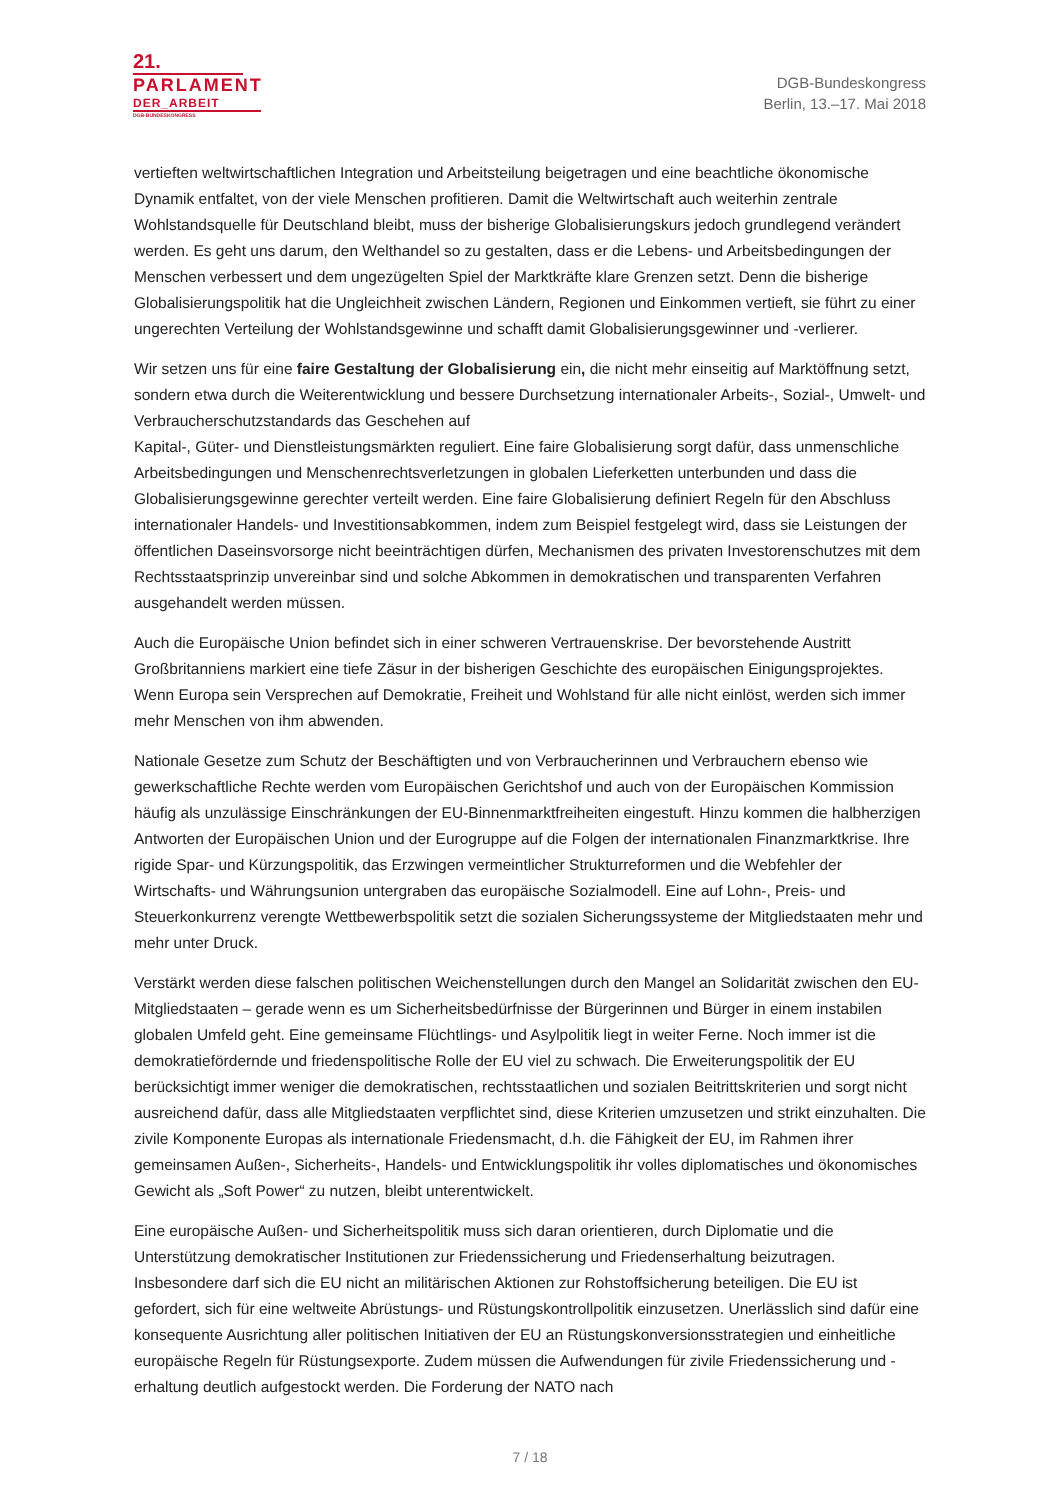21.
PARLAMENT
DER_ARBEIT
DGB-BUNDESKONGRESS
DGB-Bundeskongress
Berlin, 13.–17. Mai 2018
vertieften weltwirtschaftlichen Integration und Arbeitsteilung beigetragen und eine beachtliche ökonomische Dynamik entfaltet, von der viele Menschen profitieren. Damit die Weltwirtschaft auch weiterhin zentrale Wohlstandsquelle für Deutschland bleibt, muss der bisherige Globalisierungskurs jedoch grundlegend verändert werden. Es geht uns darum, den Welthandel so zu gestalten, dass er die Lebens- und Arbeitsbedingungen der Menschen verbessert und dem ungezügelten Spiel der Marktkräfte klare Grenzen setzt. Denn die bisherige Globalisierungspolitik hat die Ungleichheit zwischen Ländern, Regionen und Einkommen vertieft, sie führt zu einer ungerechten Verteilung der Wohlstandsgewinne und schafft damit Globalisierungsgewinner und -verlierer.
Wir setzen uns für eine faire Gestaltung der Globalisierung ein, die nicht mehr einseitig auf Marktöffnung setzt, sondern etwa durch die Weiterentwicklung und bessere Durchsetzung internationaler Arbeits-, Sozial-, Umwelt- und Verbraucherschutzstandards das Geschehen auf
Kapital-, Güter- und Dienstleistungsmärkten reguliert. Eine faire Globalisierung sorgt dafür, dass unmenschliche Arbeitsbedingungen und Menschenrechtsverletzungen in globalen Lieferketten unterbunden und dass die Globalisierungsgewinne gerechter verteilt werden. Eine faire Globalisierung definiert Regeln für den Abschluss internationaler Handels- und Investitionsabkommen, indem zum Beispiel festgelegt wird, dass sie Leistungen der öffentlichen Daseinsvorsorge nicht beeinträchtigen dürfen, Mechanismen des privaten Investorenschutzes mit dem Rechtsstaatsprinzip unvereinbar sind und solche Abkommen in demokratischen und transparenten Verfahren ausgehandelt werden müssen.
Auch die Europäische Union befindet sich in einer schweren Vertrauenskrise. Der bevorstehende Austritt Großbritanniens markiert eine tiefe Zäsur in der bisherigen Geschichte des europäischen Einigungsprojektes. Wenn Europa sein Versprechen auf Demokratie, Freiheit und Wohlstand für alle nicht einlöst, werden sich immer mehr Menschen von ihm abwenden.
Nationale Gesetze zum Schutz der Beschäftigten und von Verbraucherinnen und Verbrauchern ebenso wie gewerkschaftliche Rechte werden vom Europäischen Gerichtshof und auch von der Europäischen Kommission häufig als unzulässige Einschränkungen der EU-Binnenmarktfreiheiten eingestuft. Hinzu kommen die halbherzigen Antworten der Europäischen Union und der Eurogruppe auf die Folgen der internationalen Finanzmarktkrise. Ihre rigide Spar- und Kürzungspolitik, das Erzwingen vermeintlicher Strukturreformen und die Webfehler der Wirtschafts- und Währungsunion untergraben das europäische Sozialmodell. Eine auf Lohn-, Preis- und Steuerkonkurrenz verengte Wettbewerbspolitik setzt die sozialen Sicherungssysteme der Mitgliedstaaten mehr und mehr unter Druck.
Verstärkt werden diese falschen politischen Weichenstellungen durch den Mangel an Solidarität zwischen den EU-Mitgliedstaaten – gerade wenn es um Sicherheitsbedürfnisse der Bürgerinnen und Bürger in einem instabilen globalen Umfeld geht. Eine gemeinsame Flüchtlings- und Asylpolitik liegt in weiter Ferne. Noch immer ist die demokratiefördernde und friedenspolitische Rolle der EU viel zu schwach. Die Erweiterungspolitik der EU berücksichtigt immer weniger die demokratischen, rechtsstaatlichen und sozialen Beitrittskriterien und sorgt nicht ausreichend dafür, dass alle Mitgliedstaaten verpflichtet sind, diese Kriterien umzusetzen und strikt einzuhalten. Die zivile Komponente Europas als internationale Friedensmacht, d.h. die Fähigkeit der EU, im Rahmen ihrer gemeinsamen Außen-, Sicherheits-, Handels- und Entwicklungspolitik ihr volles diplomatisches und ökonomisches Gewicht als „Soft Power“ zu nutzen, bleibt unterentwickelt.
Eine europäische Außen- und Sicherheitspolitik muss sich daran orientieren, durch Diplomatie und die Unterstützung demokratischer Institutionen zur Friedenssicherung und Friedenserhaltung beizutragen. Insbesondere darf sich die EU nicht an militärischen Aktionen zur Rohstoffsicherung beteiligen. Die EU ist gefordert, sich für eine weltweite Abrüstungs- und Rüstungskontrollpolitik einzusetzen. Unerlässlich sind dafür eine konsequente Ausrichtung aller politischen Initiativen der EU an Rüstungskonversionsstrategien und einheitliche europäische Regeln für Rüstungsexporte. Zudem müssen die Aufwendungen für zivile Friedenssicherung und -erhaltung deutlich aufgestockt werden. Die Forderung der NATO nach
7 / 18